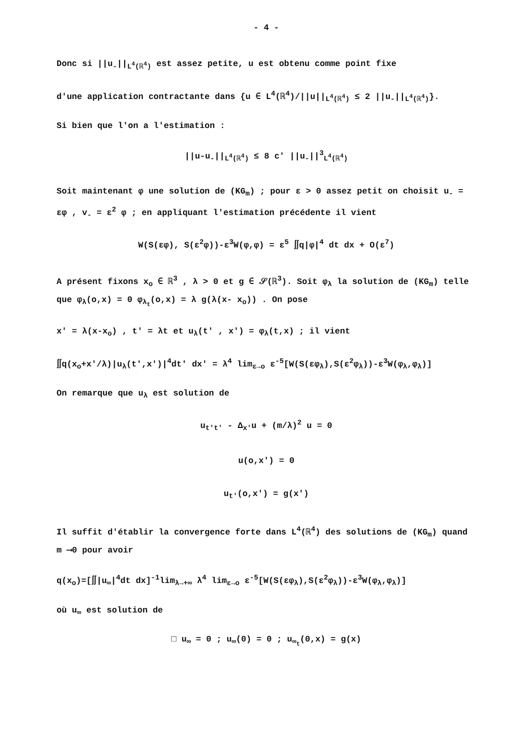- 4 -
Donc si ||u<sub>-</sub>||<sub>L<sup>4</sup>(ℝ<sup>4</sup>)</sub> est assez petite, u est obtenu comme point fixe
d'une application contractante dans {u ∈ L<sup>4</sup>(ℝ<sup>4</sup>)/||u||<sub>L<sup>4</sup>(ℝ<sup>4</sup>)</sub> ≤ 2 ||u<sub>-</sub>||<sub>L<sup>4</sup>(ℝ<sup>4</sup>)</sub>}.
Si bien que l'on a l'estimation :
||u-u<sub>-</sub>||<sub>L<sup>4</sup>(ℝ<sup>4</sup>)</sub> ≤ 8 c' ||u<sub>-</sub>||<sup>3</sup><sub>L<sup>4</sup>(ℝ<sup>4</sup>)</sub>
Soit maintenant φ une solution de (KG<sub>m</sub>) ; pour ε > 0 assez petit on choisit u<sub>-</sub> = εφ , v<sub>-</sub> = ε<sup>2</sup> φ ; en appliquant l'estimation précédente il vient
W(S(εφ), S(ε<sup>2</sup>φ))-ε<sup>3</sup>W(φ,φ) = ε<sup>5</sup> ∬q|φ|<sup>4</sup> dt dx + O(ε<sup>7</sup>)
A présent fixons x<sub>o</sub> ∈ ℝ<sup>3</sup> , λ > 0 et g ∈ 𝒮(ℝ<sup>3</sup>). Soit φ<sub>λ</sub> la solution de (KG<sub>m</sub>) telle que φ<sub>λ</sub>(o,x) = 0 φ<sub>λ<sub>t</sub></sub>(o,x) = λ g(λ(x- x<sub>o</sub>)) . On pose
x' = λ(x-x<sub>o</sub>) , t' = λt et u<sub>λ</sub>(t' , x') = φ<sub>λ</sub>(t,x) ; il vient
∬q(x<sub>o</sub>+x'/λ)|u<sub>λ</sub>(t',x')|<sup>4</sup>dt' dx' = λ<sup>4</sup> lim<sub>ε→o</sub> ε<sup>-5</sup>[W(S(εφ<sub>λ</sub>),S(ε<sup>2</sup>φ<sub>λ</sub>))-ε<sup>3</sup>W(φ<sub>λ</sub>,φ<sub>λ</sub>)]
On remarque que u<sub>λ</sub> est solution de
u<sub>t't'</sub> - Δ<sub>x'</sub>u + (m/λ)<sup>2</sup> u = 0
u(o,x') = 0
u<sub>t'</sub>(o,x') = g(x')
Il suffit d'établir la convergence forte dans L<sup>4</sup>(ℝ<sup>4</sup>) des solutions de (KG<sub>m</sub>) quand m ⟶0 pour avoir
q(x<sub>o</sub>)=[∬|u<sub>∞</sub>|<sup>4</sup>dt dx]<sup>-1</sup>lim<sub>λ→+∞</sub> λ<sup>4</sup> lim<sub>ε→o</sub> ε<sup>-5</sup>[W(S(εφ<sub>λ</sub>),S(ε<sup>2</sup>φ<sub>λ</sub>))-ε<sup>3</sup>W(φ<sub>λ</sub>,φ<sub>λ</sub>)]
où u<sub>∞</sub> est solution de
□ u<sub>∞</sub> = 0 ; u<sub>∞</sub>(0) = 0 ; u<sub>∞<sub>t</sub></sub>(0,x) = g(x)